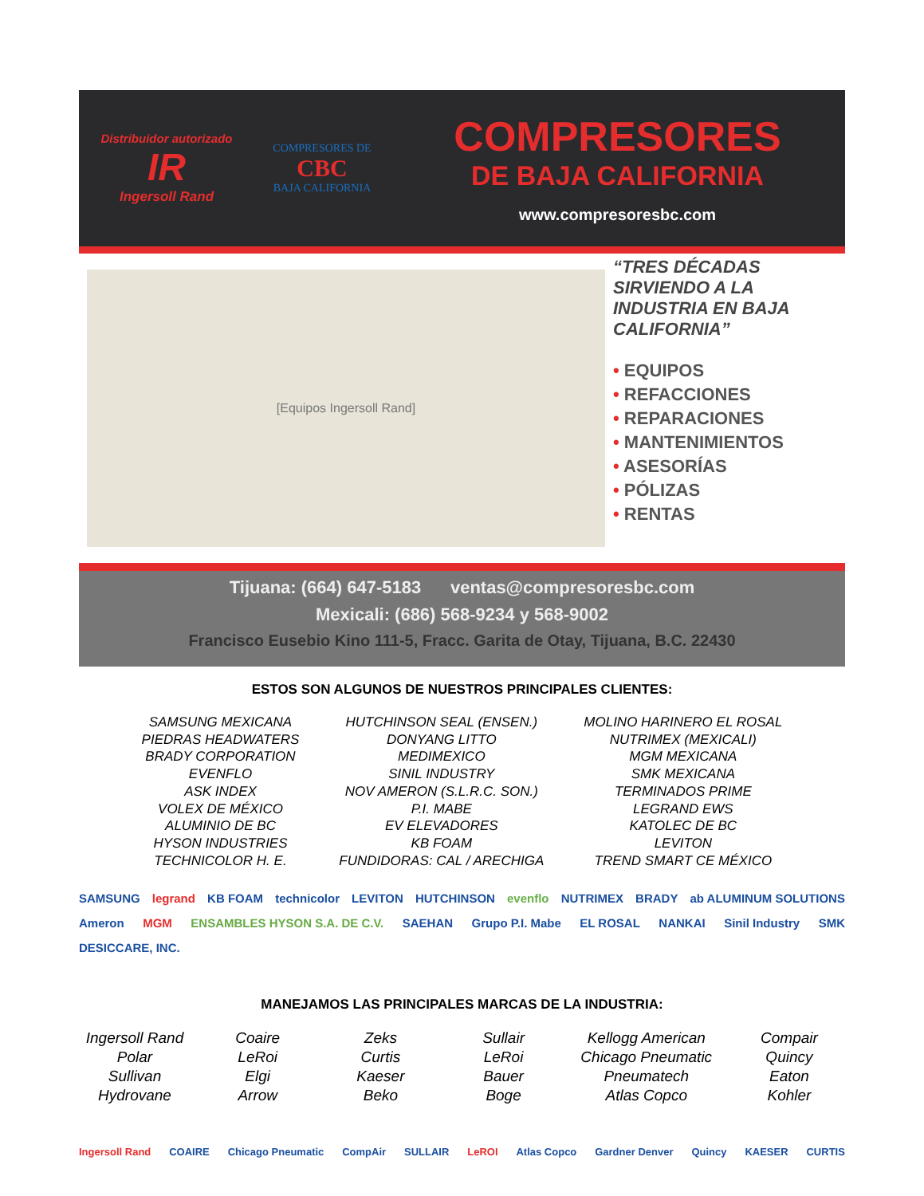Distribuidor autorizado
IR
Ingersoll Rand
COMPRESORES DE
CBC
BAJA CALIFORNIA
COMPRESORES
DE BAJA CALIFORNIA
www.compresoresbc.com
[Equipos Ingersoll Rand]
“TRES DÉCADAS SIRVIENDO A LA INDUSTRIA EN BAJA CALIFORNIA”
• EQUIPOS
• REFACCIONES
• REPARACIONES
• MANTENIMIENTOS
• ASESORÍAS
• PÓLIZAS
• RENTAS
Tijuana: (664) 647-5183 ventas@compresoresbc.com
Mexicali: (686) 568-9234 y 568-9002
Francisco Eusebio Kino 111-5, Fracc. Garita de Otay, Tijuana, B.C. 22430
ESTOS SON ALGUNOS DE NUESTROS PRINCIPALES CLIENTES:
SAMSUNG MEXICANA
PIEDRAS HEADWATERS
BRADY CORPORATION
EVENFLO
ASK INDEX
VOLEX DE MÉXICO
ALUMINIO DE BC
HYSON INDUSTRIES
TECHNICOLOR H. E.
HUTCHINSON SEAL (ENSEN.)
DONYANG LITTO
MEDIMEXICO
SINIL INDUSTRY
NOV AMERON (S.L.R.C. SON.)
P.I. MABE
EV ELEVADORES
KB FOAM
FUNDIDORAS: CAL / ARECHIGA
MOLINO HARINERO EL ROSAL
NUTRIMEX (MEXICALI)
MGM MEXICANA
SMK MEXICANA
TERMINADOS PRIME
LEGRAND EWS
KATOLEC DE BC
LEVITON
TREND SMART CE MÉXICO
SAMSUNG legrand KB FOAM technicolor LEVITON HUTCHINSON evenflo NUTRIMEX BRADY ab ALUMINUM SOLUTIONS Ameron MGM ENSAMBLES HYSON S.A. DE C.V. SAEHAN Grupo P.I. Mabe EL ROSAL NANKAI Sinil Industry SMK DESICCARE, INC.
MANEJAMOS LAS PRINCIPALES MARCAS DE LA INDUSTRIA:
Ingersoll Rand
Polar
Sullivan
Hydrovane
Coaire
LeRoi
Elgi
Arrow
Zeks
Curtis
Kaeser
Beko
Sullair
LeRoi
Bauer
Boge
Kellogg American
Chicago Pneumatic
Pneumatech
Atlas Copco
Compair
Quincy
Eaton
Kohler
Ingersoll Rand COAIRE Chicago Pneumatic CompAir SULLAIR LeROI Atlas Copco Gardner Denver Quincy KAESER CURTIS